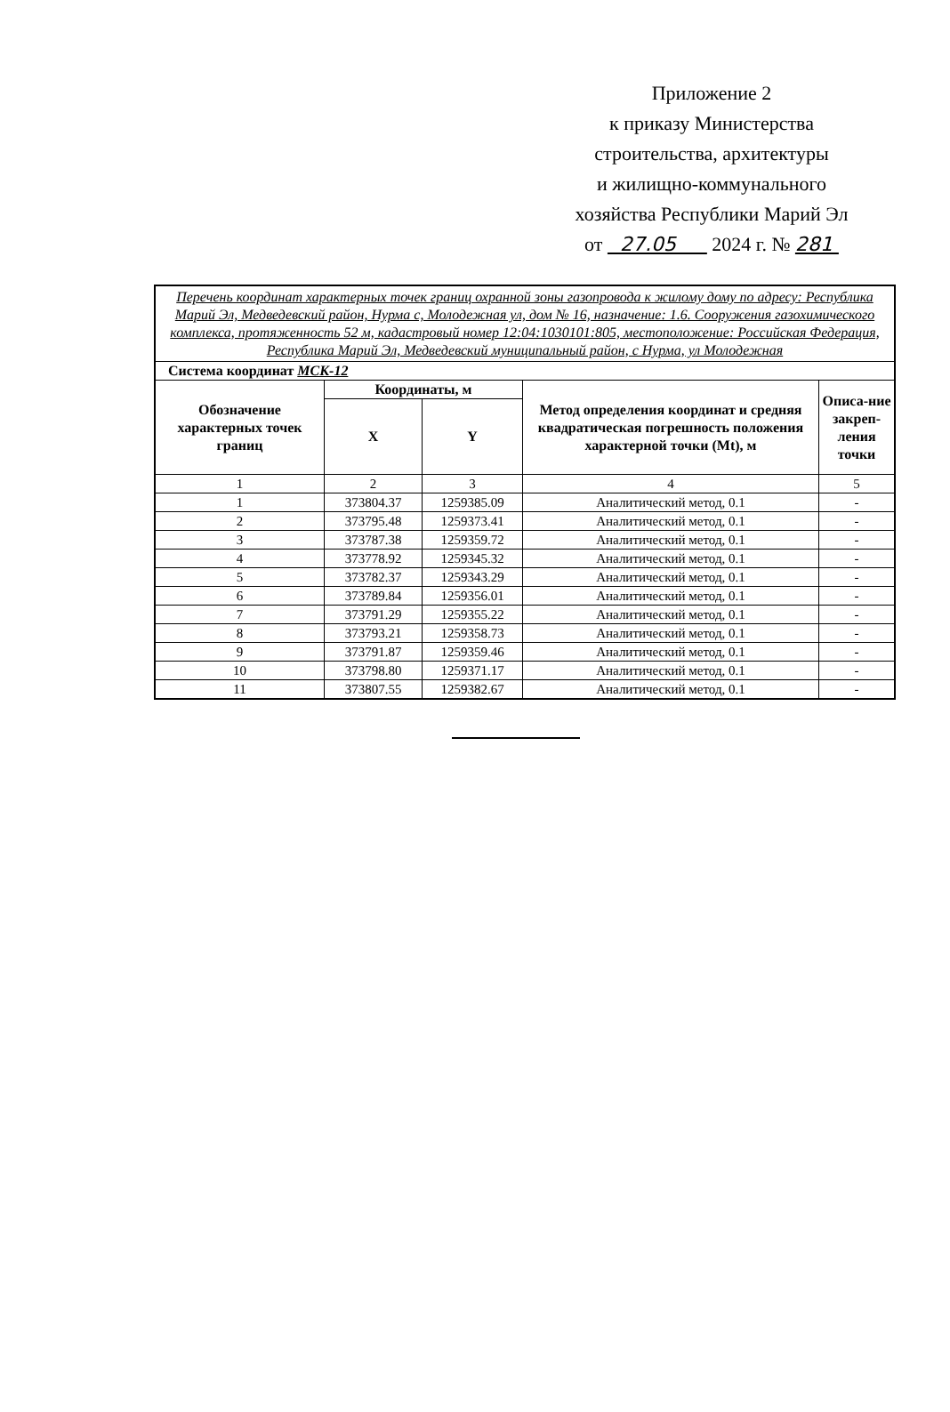Приложение 2
к приказу Министерства
строительства, архитектуры
и жилищно-коммунального
хозяйства Республики Марий Эл
от 27.05 2024 г. № 281
| Перечень координат характерных точек границ охранной зоны газопровода к жилому дому по адресу: Республика Марий Эл, Медведевский район, Нурма с, Молодежная ул, дом № 16, назначение: 1.6. Сооружения газохимического комплекса, протяженность 52 м, кадастровый номер 12:04:1030101:805, местоположение: Российская Федерация, Республика Марий Эл, Медведевский муниципальный район, с Нурма, ул Молодежная | | | | |
| Система координат МСК-12 | | | | |
| Обозначение характерных точек границ | Координаты, м | | Метод определения координат и средняя квадратическая погрешность положения характерной точки (Mt), м | Описа-ние закреп-ления точки |
| | X | Y | | |
| 1 | 2 | 3 | 4 | 5 |
| 1 | 373804.37 | 1259385.09 | Аналитический метод, 0.1 | - |
| 2 | 373795.48 | 1259373.41 | Аналитический метод, 0.1 | - |
| 3 | 373787.38 | 1259359.72 | Аналитический метод, 0.1 | - |
| 4 | 373778.92 | 1259345.32 | Аналитический метод, 0.1 | - |
| 5 | 373782.37 | 1259343.29 | Аналитический метод, 0.1 | - |
| 6 | 373789.84 | 1259356.01 | Аналитический метод, 0.1 | - |
| 7 | 373791.29 | 1259355.22 | Аналитический метод, 0.1 | - |
| 8 | 373793.21 | 1259358.73 | Аналитический метод, 0.1 | - |
| 9 | 373791.87 | 1259359.46 | Аналитический метод, 0.1 | - |
| 10 | 373798.80 | 1259371.17 | Аналитический метод, 0.1 | - |
| 11 | 373807.55 | 1259382.67 | Аналитический метод, 0.1 | - |